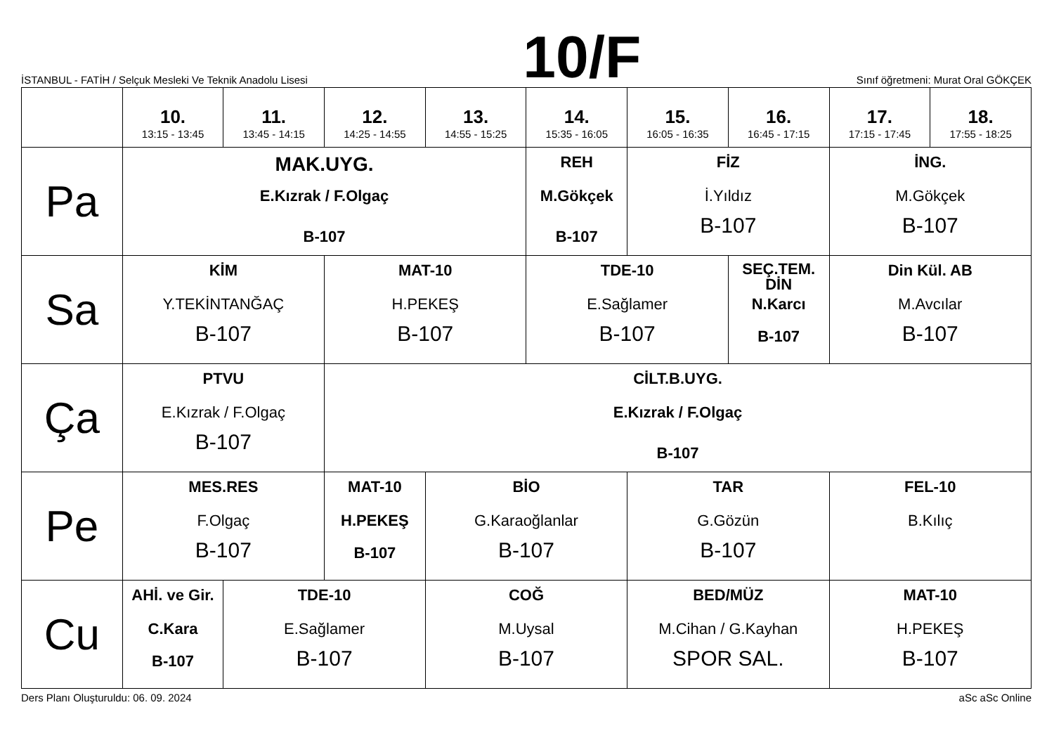İSTANBUL - FATİH / Selçuk Mesleki Ve Teknik Anadolu Lisesi
10/F
Sınıf öğretmeni: Murat Oral GÖKÇEK
| | 10. 13:15 - 13:45 | 11. 13:45 - 14:15 | 12. 14:25 - 14:55 | 13. 14:55 - 15:25 | 14. 15:35 - 16:05 | 15. 16:05 - 16:35 | 16. 16:45 - 17:15 | 17. 17:15 - 17:45 | 18. 17:55 - 18:25 |
| --- | --- | --- | --- | --- | --- | --- | --- | --- | --- |
| Pa | MAK.UYG. E.Kızrak / F.Olgaç B-107 | | | | REH M.Gökçek B-107 | FİZ İ.Yıldız B-107 | | İNG. M.Gökçek B-107 | |
| Sa | KİM Y.TEKİNTANĞAÇ B-107 | | MAT-10 H.PEKEŞ B-107 | | TDE-10 E.Sağlamer B-107 | | SEÇ.TEM. DİN N.Karcı B-107 | Din Kül. AB M.Avcılar B-107 | |
| Ça | PTVU E.Kızrak / F.Olgaç B-107 | | CİLT.B.UYG. E.Kızrak / F.Olgaç B-107 | | | | | | |
| Pe | MES.RES F.Olgaç B-107 | | MAT-10 H.PEKEŞ B-107 | BİO G.Karaoğlanlar B-107 | | TAR G.Gözün B-107 | | FEL-10 B.Kılıç | |
| Cu | AHİ. ve Gir. C.Kara B-107 | TDE-10 E.Sağlamer B-107 | | COĞ M.Uysal B-107 | | BED/MÜZ M.Cihan / G.Kayhan SPOR SAL. | | MAT-10 H.PEKEŞ B-107 | |
Ders Planı Oluşturuldu: 06. 09. 2024 aSc aSc Online